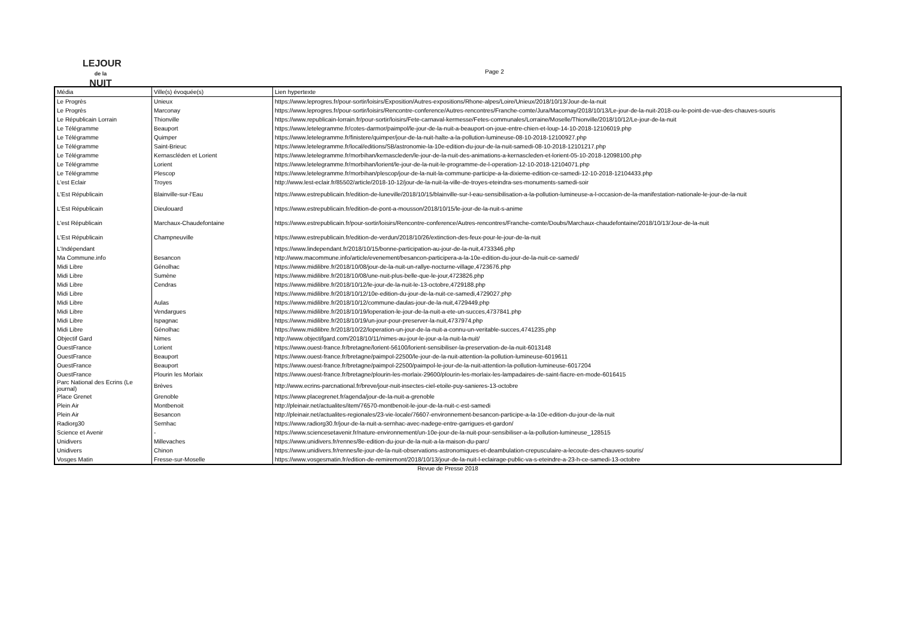LEJOUR
de la
NUIT
Page 2
| Média | Ville(s) évoquée(s) | Lien hypertexte |
| --- | --- | --- |
| Le Progrès | Unieux | https://www.leprogres.fr/pour-sortir/loisirs/Exposition/Autres-expositions/Rhone-alpes/Loire/Unieux/2018/10/13/Jour-de-la-nuit |
| Le Progrès | Marconay | https://www.leprogres.fr/pour-sortir/loisirs/Rencontre-conference/Autres-rencontres/Franche-comte/Jura/Macornay/2018/10/13/Le-jour-de-la-nuit-2018-ou-le-point-de-vue-des-chauves-souris |
| Le Républicain Lorrain | Thionville | https://www.republicain-lorrain.fr/pour-sortir/loisirs/Fete-carnaval-kermesse/Fetes-communales/Lorraine/Moselle/Thionville/2018/10/12/Le-jour-de-la-nuit |
| Le Télégramme | Beauport | https://www.letelegramme.fr/cotes-darmor/paimpol/le-jour-de-la-nuit-a-beauport-on-joue-entre-chien-et-loup-14-10-2018-12106019.php |
| Le Télégramme | Quimper | https://www.letelegramme.fr/finistere/quimper/jour-de-la-nuit-halte-a-la-pollution-lumineuse-08-10-2018-12100927.php |
| Le Télégramme | Saint-Brieuc | https://www.letelegramme.fr/local/editions/SB/astronomie-la-10e-edition-du-jour-de-la-nuit-samedi-08-10-2018-12101217.php |
| Le Télégramme | Kernascléden et Lorient | https://www.letelegramme.fr/morbihan/kernascleden/le-jour-de-la-nuit-des-animations-a-kernascleden-et-lorient-05-10-2018-12098100.php |
| Le Télégramme | Lorient | https://www.letelegramme.fr/morbihan/lorient/le-jour-de-la-nuit-le-programme-de-l-operation-12-10-2018-12104071.php |
| Le Télégramme | Plescop | https://www.letelegramme.fr/morbihan/plescop/jour-de-la-nuit-la-commune-participe-a-la-dixieme-edition-ce-samedi-12-10-2018-12104433.php |
| L'est Eclair | Troyes | http://www.lest-eclair.fr/85502/article/2018-10-12/jour-de-la-nuit-la-ville-de-troyes-eteindra-ses-monuments-samedi-soir |
| L'Est Républicain | Blainville-sur-l'Eau | https://www.estrepublicain.fr/edition-de-luneville/2018/10/15/blainville-sur-l-eau-sensibilisation-a-la-pollution-lumineuse-a-l-occasion-de-la-manifestation-nationale-le-jour-de-la-nuit |
| L'Est Républicain | Dieulouard | https://www.estrepublicain.fr/edition-de-pont-a-mousson/2018/10/15/le-jour-de-la-nuit-s-anime |
| L'est Républicain | Marchaux-Chaudefontaine | https://www.estrepublicain.fr/pour-sortir/loisirs/Rencontre-conference/Autres-rencontres/Franche-comte/Doubs/Marchaux-chaudefontaine/2018/10/13/Jour-de-la-nuit |
| L'Est Républicain | Champneuville | https://www.estrepublicain.fr/edition-de-verdun/2018/10/26/extinction-des-feux-pour-le-jour-de-la-nuit |
| L'Indépendant | | https://www.lindependant.fr/2018/10/15/bonne-participation-au-jour-de-la-nuit,4733346.php |
| Ma Commune.info | Besancon | http://www.macommune.info/article/evenement/besancon-participera-a-la-10e-edition-du-jour-de-la-nuit-ce-samedi/ |
| Midi Libre | Génolhac | https://www.midilibre.fr/2018/10/08/jour-de-la-nuit-un-rallye-nocturne-village,4723676.php |
| Midi Libre | Sumène | https://www.midilibre.fr/2018/10/08/une-nuit-plus-belle-que-le-jour,4723826.php |
| Midi Libre | Cendras | https://www.midilibre.fr/2018/10/12/le-jour-de-la-nuit-le-13-octobre,4729188.php |
| Midi Libre | | https://www.midilibre.fr/2018/10/12/10e-edition-du-jour-de-la-nuit-ce-samedi,4729027.php |
| Midi Libre | Aulas | https://www.midilibre.fr/2018/10/12/commune-daulas-jour-de-la-nuit,4729449.php |
| Midi Libre | Vendargues | https://www.midilibre.fr/2018/10/19/loperation-le-jour-de-la-nuit-a-ete-un-succes,4737841.php |
| Midi Libre | Ispagnac | https://www.midilibre.fr/2018/10/19/un-jour-pour-preserver-la-nuit,4737974.php |
| Midi Libre | Génolhac | https://www.midilibre.fr/2018/10/22/loperation-un-jour-de-la-nuit-a-connu-un-veritable-succes,4741235.php |
| Objectif Gard | Nimes | http://www.objectifgard.com/2018/10/11/nimes-au-jour-le-jour-a-la-nuit-la-nuit/ |
| OuestFrance | Lorient | https://www.ouest-france.fr/bretagne/lorient-56100/lorient-sensibiliser-la-preservation-de-la-nuit-6013148 |
| OuestFrance | Beauport | https://www.ouest-france.fr/bretagne/paimpol-22500/le-jour-de-la-nuit-attention-la-pollution-lumineuse-6019611 |
| OuestFrance | Beauport | https://www.ouest-france.fr/bretagne/paimpol-22500/paimpol-le-jour-de-la-nuit-attention-la-pollution-lumineuse-6017204 |
| OuestFrance | Plourin les Morlaix | https://www.ouest-france.fr/bretagne/plourin-les-morlaix-29600/plourin-les-morlaix-les-lampadaires-de-saint-fiacre-en-mode-6016415 |
| Parc National des Ecrins (Le journal) | Brèves | http://www.ecrins-parcnational.fr/breve/jour-nuit-insectes-ciel-etoile-puy-sanieres-13-octobre |
| Place Grenet | Grenoble | https://www.placegrenet.fr/agenda/jour-de-la-nuit-a-grenoble |
| Plein Air | Montbenoit | http://pleinair.net/actualites/item/76570-montbenoit-le-jour-de-la-nuit-c-est-samedi |
| Plein Air | Besancon | http://pleinair.net/actualites-regionales/23-vie-locale/76607-environnement-besancon-participe-a-la-10e-edition-du-jour-de-la-nuit |
| Radiorg30 | Sernhac | https://www.radiorg30.fr/jour-de-la-nuit-a-sernhac-avec-nadege-entre-garrigues-et-gardon/ |
| Science et Avenir | - | https://www.sciencesetavenir.fr/nature-environnement/un-10e-jour-de-la-nuit-pour-sensibiliser-a-la-pollution-lumineuse_128515 |
| Unidivers | Millevaches | https://www.unidivers.fr/rennes/8e-edition-du-jour-de-la-nuit-a-la-maison-du-parc/ |
| Unidivers | Chinon | https://www.unidivers.fr/rennes/le-jour-de-la-nuit-observations-astronomiques-et-deambulation-crepusculaire-a-lecoute-des-chauves-souris/ |
| Vosges Matin | Fresse-sur-Moselle | https://www.vosgesmatin.fr/edition-de-remiremont/2018/10/13/jour-de-la-nuit-l-eclairage-public-va-s-eteindre-a-23-h-ce-samedi-13-octobre |
Revue de Presse 2018